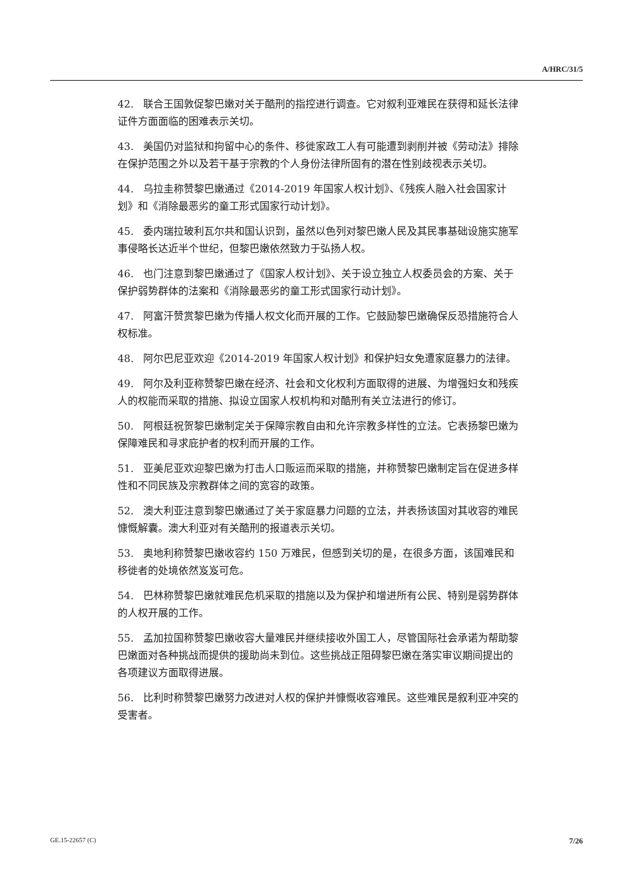A/HRC/31/5
42. 联合王国敦促黎巴嫩对关于酷刑的指控进行调查。它对叙利亚难民在获得和延长法律证件方面面临的困难表示关切。
43. 美国仍对监狱和拘留中心的条件、移徙家政工人有可能遭到剥削并被《劳动法》排除在保护范围之外以及若干基于宗教的个人身份法律所固有的潜在性别歧视表示关切。
44. 乌拉圭称赞黎巴嫩通过《2014-2019 年国家人权计划》、《残疾人融入社会国家计划》和《消除最恶劣的童工形式国家行动计划》。
45. 委内瑞拉玻利瓦尔共和国认识到，虽然以色列对黎巴嫩人民及其民事基础设施实施军事侵略长达近半个世纪，但黎巴嫩依然致力于弘扬人权。
46. 也门注意到黎巴嫩通过了《国家人权计划》、关于设立独立人权委员会的方案、关于保护弱势群体的法案和《消除最恶劣的童工形式国家行动计划》。
47. 阿富汗赞赏黎巴嫩为传播人权文化而开展的工作。它鼓励黎巴嫩确保反恐措施符合人权标准。
48. 阿尔巴尼亚欢迎《2014-2019 年国家人权计划》和保护妇女免遭家庭暴力的法律。
49. 阿尔及利亚称赞黎巴嫩在经济、社会和文化权利方面取得的进展、为增强妇女和残疾人的权能而采取的措施、拟设立国家人权机构和对酷刑有关立法进行的修订。
50. 阿根廷祝贺黎巴嫩制定关于保障宗教自由和允许宗教多样性的立法。它表扬黎巴嫩为保障难民和寻求庇护者的权利而开展的工作。
51. 亚美尼亚欢迎黎巴嫩为打击人口贩运而采取的措施，并称赞黎巴嫩制定旨在促进多样性和不同民族及宗教群体之间的宽容的政策。
52. 澳大利亚注意到黎巴嫩通过了关于家庭暴力问题的立法，并表扬该国对其收容的难民慷慨解囊。澳大利亚对有关酷刑的报道表示关切。
53. 奥地利称赞黎巴嫩收容约 150 万难民，但感到关切的是，在很多方面，该国难民和移徙者的处境依然岌岌可危。
54. 巴林称赞黎巴嫩就难民危机采取的措施以及为保护和增进所有公民、特别是弱势群体的人权开展的工作。
55. 孟加拉国称赞黎巴嫩收容大量难民并继续接收外国工人，尽管国际社会承诺为帮助黎巴嫩面对各种挑战而提供的援助尚未到位。这些挑战正阻碍黎巴嫩在落实审议期间提出的各项建议方面取得进展。
56. 比利时称赞黎巴嫩努力改进对人权的保护并慷慨收容难民。这些难民是叙利亚冲突的受害者。
GE.15-22657 (C) 7/26